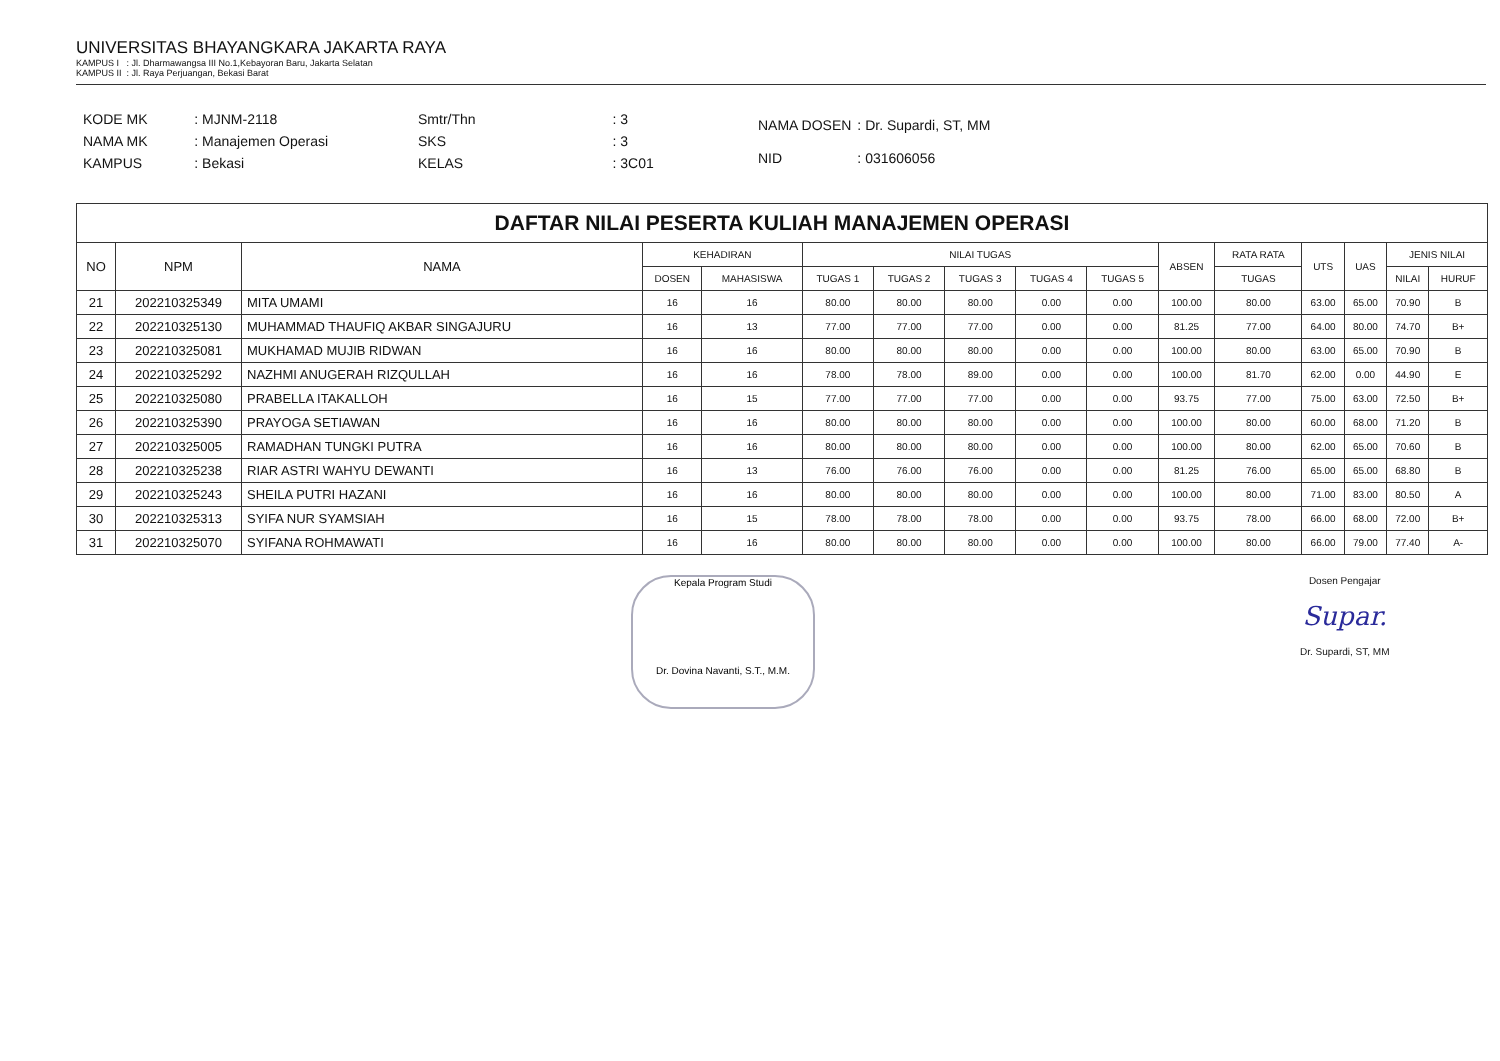UNIVERSITAS BHAYANGKARA JAKARTA RAYA
KAMPUS I : Jl. Dharmawangsa III No.1,Kebayoran Baru, Jakarta Selatan
KAMPUS II : Jl. Raya Perjuangan, Bekasi Barat
| KODE MK | : MJNM-2118 |
| NAMA MK | : Manajemen Operasi |
| KAMPUS | : Bekasi |
| Smtr/Thn | : 3 |
| SKS | : 3 |
| KELAS | : 3C01 |
| NAMA DOSEN | : Dr. Supardi, ST, MM |
| NID | : 031606056 |
| DAFTAR NILAI PESERTA KULIAH MANAJEMEN OPERASI | | | | | | | | | | | | | | | |
| --- | --- | --- | --- | --- | --- | --- | --- | --- | --- | --- | --- | --- | --- | --- | --- |
| NO | NPM | NAMA | KEHADIRAN | | NILAI TUGAS | | | | | ABSEN | RATA RATA | UTS | UAS | JENIS NILAI | |
| | | | DOSEN | MAHASISWA | TUGAS 1 | TUGAS 2 | TUGAS 3 | TUGAS 4 | TUGAS 5 | | TUGAS | | | NILAI | HURUF |
| 21 | 202210325349 | MITA UMAMI | 16 | 16 | 80.00 | 80.00 | 80.00 | 0.00 | 0.00 | 100.00 | 80.00 | 63.00 | 65.00 | 70.90 | B |
| 22 | 202210325130 | MUHAMMAD THAUFIQ AKBAR SINGAJURU | 16 | 13 | 77.00 | 77.00 | 77.00 | 0.00 | 0.00 | 81.25 | 77.00 | 64.00 | 80.00 | 74.70 | B+ |
| 23 | 202210325081 | MUKHAMAD MUJIB RIDWAN | 16 | 16 | 80.00 | 80.00 | 80.00 | 0.00 | 0.00 | 100.00 | 80.00 | 63.00 | 65.00 | 70.90 | B |
| 24 | 202210325292 | NAZHMI ANUGERAH RIZQULLAH | 16 | 16 | 78.00 | 78.00 | 89.00 | 0.00 | 0.00 | 100.00 | 81.70 | 62.00 | 0.00 | 44.90 | E |
| 25 | 202210325080 | PRABELLA ITAKALLOH | 16 | 15 | 77.00 | 77.00 | 77.00 | 0.00 | 0.00 | 93.75 | 77.00 | 75.00 | 63.00 | 72.50 | B+ |
| 26 | 202210325390 | PRAYOGA SETIAWAN | 16 | 16 | 80.00 | 80.00 | 80.00 | 0.00 | 0.00 | 100.00 | 80.00 | 60.00 | 68.00 | 71.20 | B |
| 27 | 202210325005 | RAMADHAN TUNGKI PUTRA | 16 | 16 | 80.00 | 80.00 | 80.00 | 0.00 | 0.00 | 100.00 | 80.00 | 62.00 | 65.00 | 70.60 | B |
| 28 | 202210325238 | RIAR ASTRI WAHYU DEWANTI | 16 | 13 | 76.00 | 76.00 | 76.00 | 0.00 | 0.00 | 81.25 | 76.00 | 65.00 | 65.00 | 68.80 | B |
| 29 | 202210325243 | SHEILA PUTRI HAZANI | 16 | 16 | 80.00 | 80.00 | 80.00 | 0.00 | 0.00 | 100.00 | 80.00 | 71.00 | 83.00 | 80.50 | A |
| 30 | 202210325313 | SYIFA NUR SYAMSIAH | 16 | 15 | 78.00 | 78.00 | 78.00 | 0.00 | 0.00 | 93.75 | 78.00 | 66.00 | 68.00 | 72.00 | B+ |
| 31 | 202210325070 | SYIFANA ROHMAWATI | 16 | 16 | 80.00 | 80.00 | 80.00 | 0.00 | 0.00 | 100.00 | 80.00 | 66.00 | 79.00 | 77.40 | A- |
Kepala Program Studi
Dr. Dovina Navanti, S.T., M.M.
Dosen Pengajar
Supar.
Dr. Supardi, ST, MM